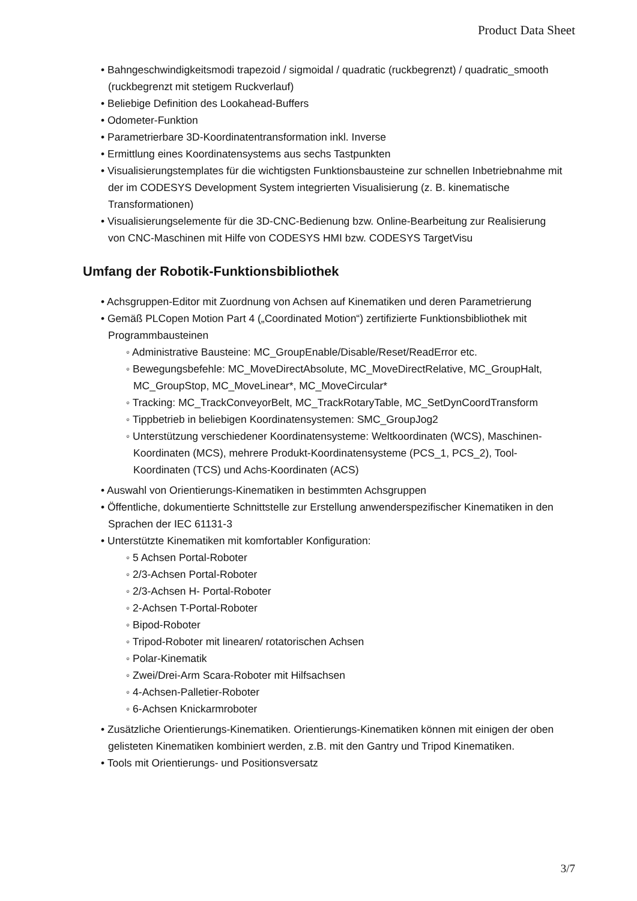Product Data Sheet
• Bahngeschwindigkeitsmodi trapezoid / sigmoidal / quadratic (ruckbegrenzt) / quadratic_smooth (ruckbegrenzt mit stetigem Ruckverlauf)
• Beliebige Definition des Lookahead-Buffers
• Odometer-Funktion
• Parametrierbare 3D-Koordinatentransformation inkl. Inverse
• Ermittlung eines Koordinatensystems aus sechs Tastpunkten
• Visualisierungstemplates für die wichtigsten Funktionsbausteine zur schnellen Inbetriebnahme mit der im CODESYS Development System integrierten Visualisierung (z. B. kinematische Transformationen)
• Visualisierungselemente für die 3D-CNC-Bedienung bzw. Online-Bearbeitung zur Realisierung von CNC-Maschinen mit Hilfe von CODESYS HMI bzw. CODESYS TargetVisu
Umfang der Robotik-Funktionsbibliothek
• Achsgruppen-Editor mit Zuordnung von Achsen auf Kinematiken und deren Parametrierung
• Gemäß PLCopen Motion Part 4 („Coordinated Motion“) zertifizierte Funktionsbibliothek mit Programmbausteinen
◦ Administrative Bausteine: MC_GroupEnable/Disable/Reset/ReadError etc.
◦ Bewegungsbefehle: MC_MoveDirectAbsolute, MC_MoveDirectRelative, MC_GroupHalt, MC_GroupStop, MC_MoveLinear*, MC_MoveCircular*
◦ Tracking: MC_TrackConveyorBelt, MC_TrackRotaryTable, MC_SetDynCoordTransform
◦ Tippbetrieb in beliebigen Koordinatensystemen: SMC_GroupJog2
◦ Unterstützung verschiedener Koordinatensysteme: Weltkoordinaten (WCS), Maschinen-Koordinaten (MCS), mehrere Produkt-Koordinatensysteme (PCS_1, PCS_2), Tool-Koordinaten (TCS) und Achs-Koordinaten (ACS)
• Auswahl von Orientierungs-Kinematiken in bestimmten Achsgruppen
• Öffentliche, dokumentierte Schnittstelle zur Erstellung anwenderspezifischer Kinematiken in den Sprachen der IEC 61131-3
• Unterstützte Kinematiken mit komfortabler Konfiguration:
◦ 5 Achsen Portal-Roboter
◦ 2/3-Achsen Portal-Roboter
◦ 2/3-Achsen H- Portal-Roboter
◦ 2-Achsen T-Portal-Roboter
◦ Bipod-Roboter
◦ Tripod-Roboter mit linearen/ rotatorischen Achsen
◦ Polar-Kinematik
◦ Zwei/Drei-Arm Scara-Roboter mit Hilfsachsen
◦ 4-Achsen-Palletier-Roboter
◦ 6-Achsen Knickarmroboter
• Zusätzliche Orientierungs-Kinematiken. Orientierungs-Kinematiken können mit einigen der oben gelisteten Kinematiken kombiniert werden, z.B. mit den Gantry und Tripod Kinematiken.
• Tools mit Orientierungs- und Positionsversatz
3/7